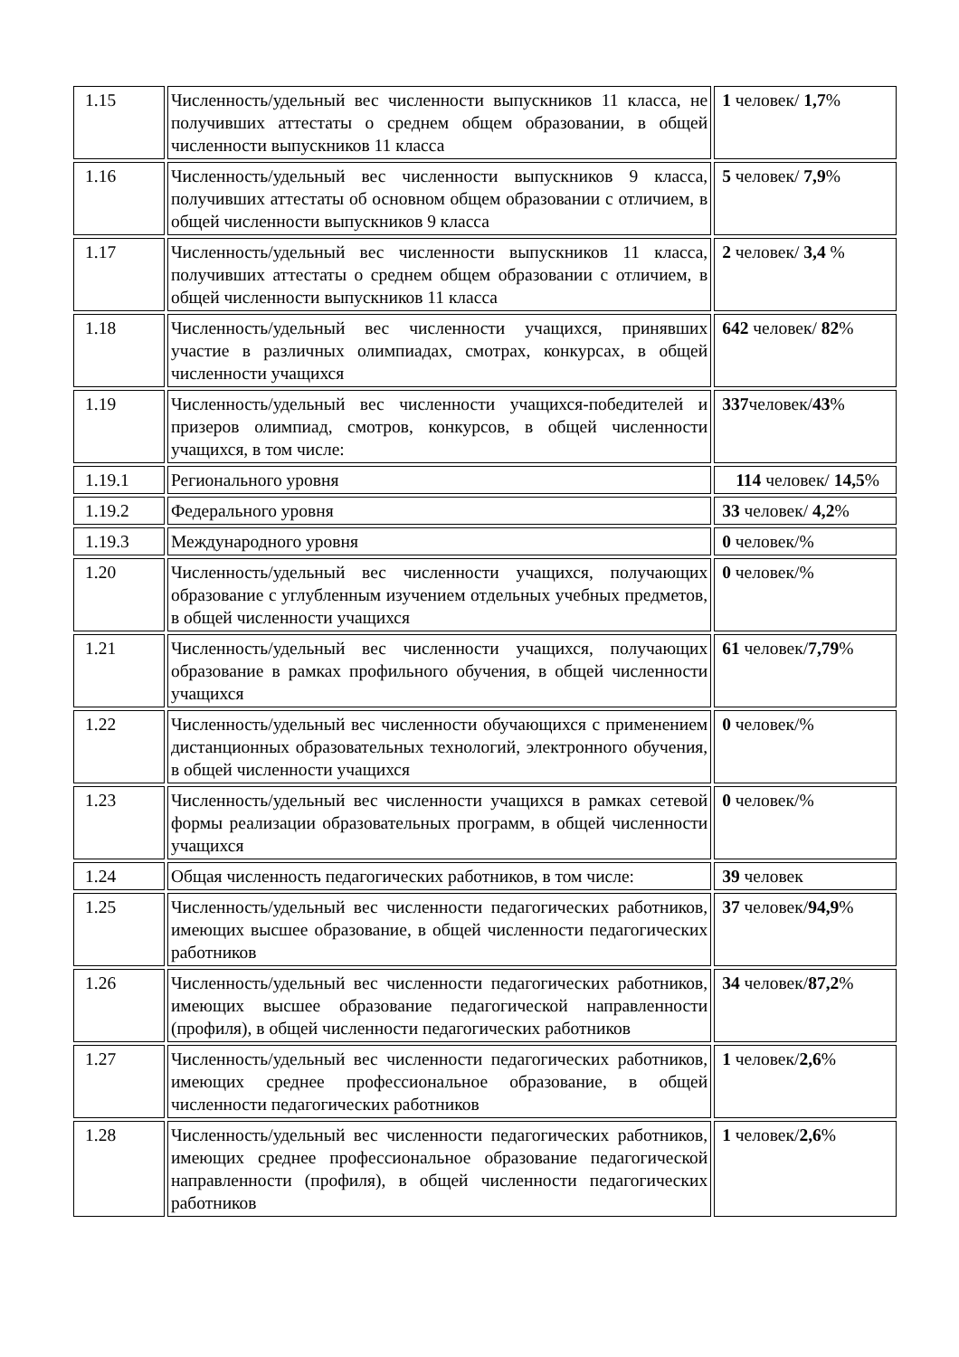| 1.15 | Численность/удельный вес численности выпускников 11 класса, не получивших аттестаты о среднем общем образовании, в общей численности выпускников 11 класса | 1 человек/ 1,7 % |
| 1.16 | Численность/удельный вес численности выпускников 9 класса, получивших аттестаты об основном общем образовании с отличием, в общей численности выпускников 9 класса | 5 человек/ 7,9 % |
| 1.17 | Численность/удельный вес численности выпускников 11 класса, получивших аттестаты о среднем общем образовании с отличием, в общей численности выпускников 11 класса | 2 человек/ 3,4 % |
| 1.18 | Численность/удельный вес численности учащихся, принявших участие в различных олимпиадах, смотрах, конкурсах, в общей численности учащихся | 642 человек/ 82 % |
| 1.19 | Численность/удельный вес численности учащихся-победителей и призеров олимпиад, смотров, конкурсов, в общей численности учащихся, в том числе: | 337 человек/ 43 % |
| 1.19.1 | Регионального уровня | 114 человек/ 14,5 % |
| 1.19.2 | Федерального уровня | 33 человек/ 4,2 % |
| 1.19.3 | Международного уровня | 0 человек/% |
| 1.20 | Численность/удельный вес численности учащихся, получающих образование с углубленным изучением отдельных учебных предметов, в общей численности учащихся | 0 человек/% |
| 1.21 | Численность/удельный вес численности учащихся, получающих образование в рамках профильного обучения, в общей численности учащихся | 61 человек/ 7,79 % |
| 1.22 | Численность/удельный вес численности обучающихся с применением дистанционных образовательных технологий, электронного обучения, в общей численности учащихся | 0 человек/% |
| 1.23 | Численность/удельный вес численности учащихся в рамках сетевой формы реализации образовательных программ, в общей численности учащихся | 0 человек/% |
| 1.24 | Общая численность педагогических работников, в том числе: | 39 человек |
| 1.25 | Численность/удельный вес численности педагогических работников, имеющих высшее образование, в общей численности педагогических работников | 37 человек/ 94,9 % |
| 1.26 | Численность/удельный вес численности педагогических работников, имеющих высшее образование педагогической направленности (профиля), в общей численности педагогических работников | 34 человек/ 87,2 % |
| 1.27 | Численность/удельный вес численности педагогических работников, имеющих среднее профессиональное образование, в общей численности педагогических работников | 1 человек/ 2,6 % |
| 1.28 | Численность/удельный вес численности педагогических работников, имеющих среднее профессиональное образование педагогической направленности (профиля), в общей численности педагогических работников | 1 человек/ 2,6 % |